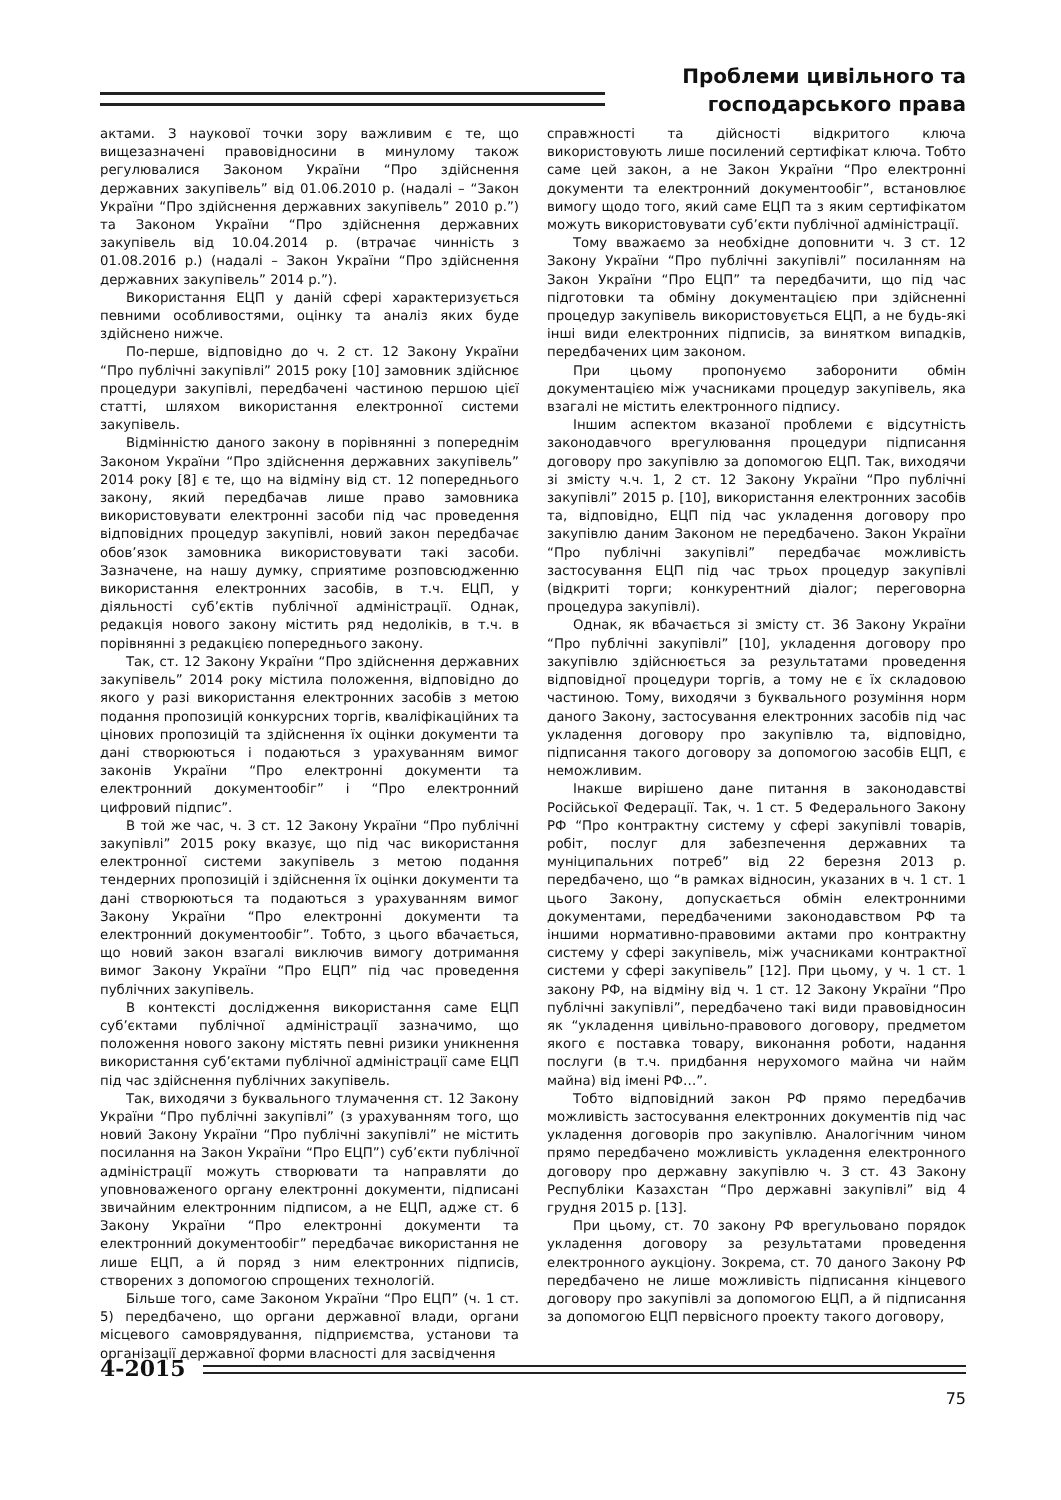Проблеми цивільного та
господарського права
актами. З наукової точки зору важливим є те, що вищезазначені правовідносини в минулому також регулювалися Законом України “Про здійснення державних закупівель” від 01.06.2010 р. (надалі – “Закон України “Про здійснення державних закупівель” 2010 р.”) та Законом України “Про здійснення державних закупівель від 10.04.2014 р. (втрачає чинність з 01.08.2016 р.) (надалі – Закон України “Про здійснення державних закупівель” 2014 р.”).
Використання ЕЦП у даній сфері характеризується певними особливостями, оцінку та аналіз яких буде здійснено нижче.
По-перше, відповідно до ч. 2 ст. 12 Закону України “Про публічні закупівлі” 2015 року [10] замовник здійснює процедури закупівлі, передбачені частиною першою цієї статті, шляхом використання електронної системи закупівель.
Відмінністю даного закону в порівнянні з попереднім Законом України “Про здійснення державних закупівель” 2014 року [8] є те, що на відміну від ст. 12 попереднього закону, який передбачав лише право замовника використовувати електронні засоби під час проведення відповідних процедур закупівлі, новий закон передбачає обов’язок замовника використовувати такі засоби. Зазначене, на нашу думку, сприятиме розповсюдженню використання електронних засобів, в т.ч. ЕЦП, у діяльності суб’єктів публічної адміністрації. Однак, редакція нового закону містить ряд недоліків, в т.ч. в порівнянні з редакцією попереднього закону.
Так, ст. 12 Закону України “Про здійснення державних закупівель” 2014 року містила положення, відповідно до якого у разі використання електронних засобів з метою подання пропозицій конкурсних торгів, кваліфікаційних та цінових пропозицій та здійснення їх оцінки документи та дані створюються і подаються з урахуванням вимог законів України “Про електронні документи та електронний документообіг” і “Про електронний цифровий підпис”.
В той же час, ч. 3 ст. 12 Закону України “Про публічні закупівлі” 2015 року вказує, що під час використання електронної системи закупівель з метою подання тендерних пропозицій і здійснення їх оцінки документи та дані створюються та подаються з урахуванням вимог Закону України “Про електронні документи та електронний документообіг”. Тобто, з цього вбачається, що новий закон взагалі виключив вимогу дотримання вимог Закону України “Про ЕЦП” під час проведення публічних закупівель.
В контексті дослідження використання саме ЕЦП суб’єктами публічної адміністрації зазначимо, що положення нового закону містять певні ризики уникнення використання суб’єктами публічної адміністрації саме ЕЦП під час здійснення публічних закупівель.
Так, виходячи з буквального тлумачення ст. 12 Закону України “Про публічні закупівлі” (з урахуванням того, що новий Закону України “Про публічні закупівлі” не містить посилання на Закон України “Про ЕЦП”) суб’єкти публічної адміністрації можуть створювати та направляти до уповноваженого органу електронні документи, підписані звичайним електронним підписом, а не ЕЦП, адже ст. 6 Закону України “Про електронні документи та електронний документообіг” передбачає використання не лише ЕЦП, а й поряд з ним електронних підписів, створених з допомогою спрощених технологій.
Більше того, саме Законом України “Про ЕЦП” (ч. 1 ст. 5) передбачено, що органи державної влади, органи місцевого самоврядування, підприємства, установи та організації державної форми власності для засвідчення
справжності та дійсності відкритого ключа використовують лише посилений сертифікат ключа. Тобто саме цей закон, а не Закон України “Про електронні документи та електронний документообіг”, встановлює вимогу щодо того, який саме ЕЦП та з яким сертифікатом можуть використовувати суб’єкти публічної адміністрації.
Тому вважаємо за необхідне доповнити ч. 3 ст. 12 Закону України “Про публічні закупівлі” посиланням на Закон України “Про ЕЦП” та передбачити, що під час підготовки та обміну документацією при здійсненні процедур закупівель використовується ЕЦП, а не будь-які інші види електронних підписів, за винятком випадків, передбачених цим законом.
При цьому пропонуємо заборонити обмін документацією між учасниками процедур закупівель, яка взагалі не містить електронного підпису.
Іншим аспектом вказаної проблеми є відсутність законодавчого врегулювання процедури підписання договору про закупівлю за допомогою ЕЦП. Так, виходячи зі змісту ч.ч. 1, 2 ст. 12 Закону України “Про публічні закупівлі” 2015 р. [10], використання електронних засобів та, відповідно, ЕЦП під час укладення договору про закупівлю даним Законом не передбачено. Закон України “Про публічні закупівлі” передбачає можливість застосування ЕЦП під час трьох процедур закупівлі (відкриті торги; конкурентний діалог; переговорна процедура закупівлі).
Однак, як вбачається зі змісту ст. 36 Закону України “Про публічні закупівлі” [10], укладення договору про закупівлю здійснюється за результатами проведення відповідної процедури торгів, а тому не є їх складовою частиною. Тому, виходячи з буквального розуміння норм даного Закону, застосування електронних засобів під час укладення договору про закупівлю та, відповідно, підписання такого договору за допомогою засобів ЕЦП, є неможливим.
Інакше вирішено дане питання в законодавстві Російської Федерації. Так, ч. 1 ст. 5 Федерального Закону РФ “Про контрактну систему у сфері закупівлі товарів, робіт, послуг для забезпечення державних та муніципальних потреб” від 22 березня 2013 р. передбачено, що “в рамках відносин, указаних в ч. 1 ст. 1 цього Закону, допускається обмін електронними документами, передбаченими законодавством РФ та іншими нормативно-правовими актами про контрактну систему у сфері закупівель, між учасниками контрактної системи у сфері закупівель” [12]. При цьому, у ч. 1 ст. 1 закону РФ, на відміну від ч. 1 ст. 12 Закону України “Про публічні закупівлі”, передбачено такі види правовідносин як “укладення цивільно-правового договору, предметом якого є поставка товару, виконання роботи, надання послуги (в т.ч. придбання нерухомого майна чи найм майна) від імені РФ…”.
Тобто відповідний закон РФ прямо передбачив можливість застосування електронних документів під час укладення договорів про закупівлю. Аналогічним чином прямо передбачено можливість укладення електронного договору про державну закупівлю ч. 3 ст. 43 Закону Республіки Казахстан “Про державні закупівлі” від 4 грудня 2015 р. [13].
При цьому, ст. 70 закону РФ врегульовано порядок укладення договору за результатами проведення електронного аукціону. Зокрема, ст. 70 даного Закону РФ передбачено не лише можливість підписання кінцевого договору про закупівлі за допомогою ЕЦП, а й підписання за допомогою ЕЦП первісного проекту такого договору,
4-2015
75